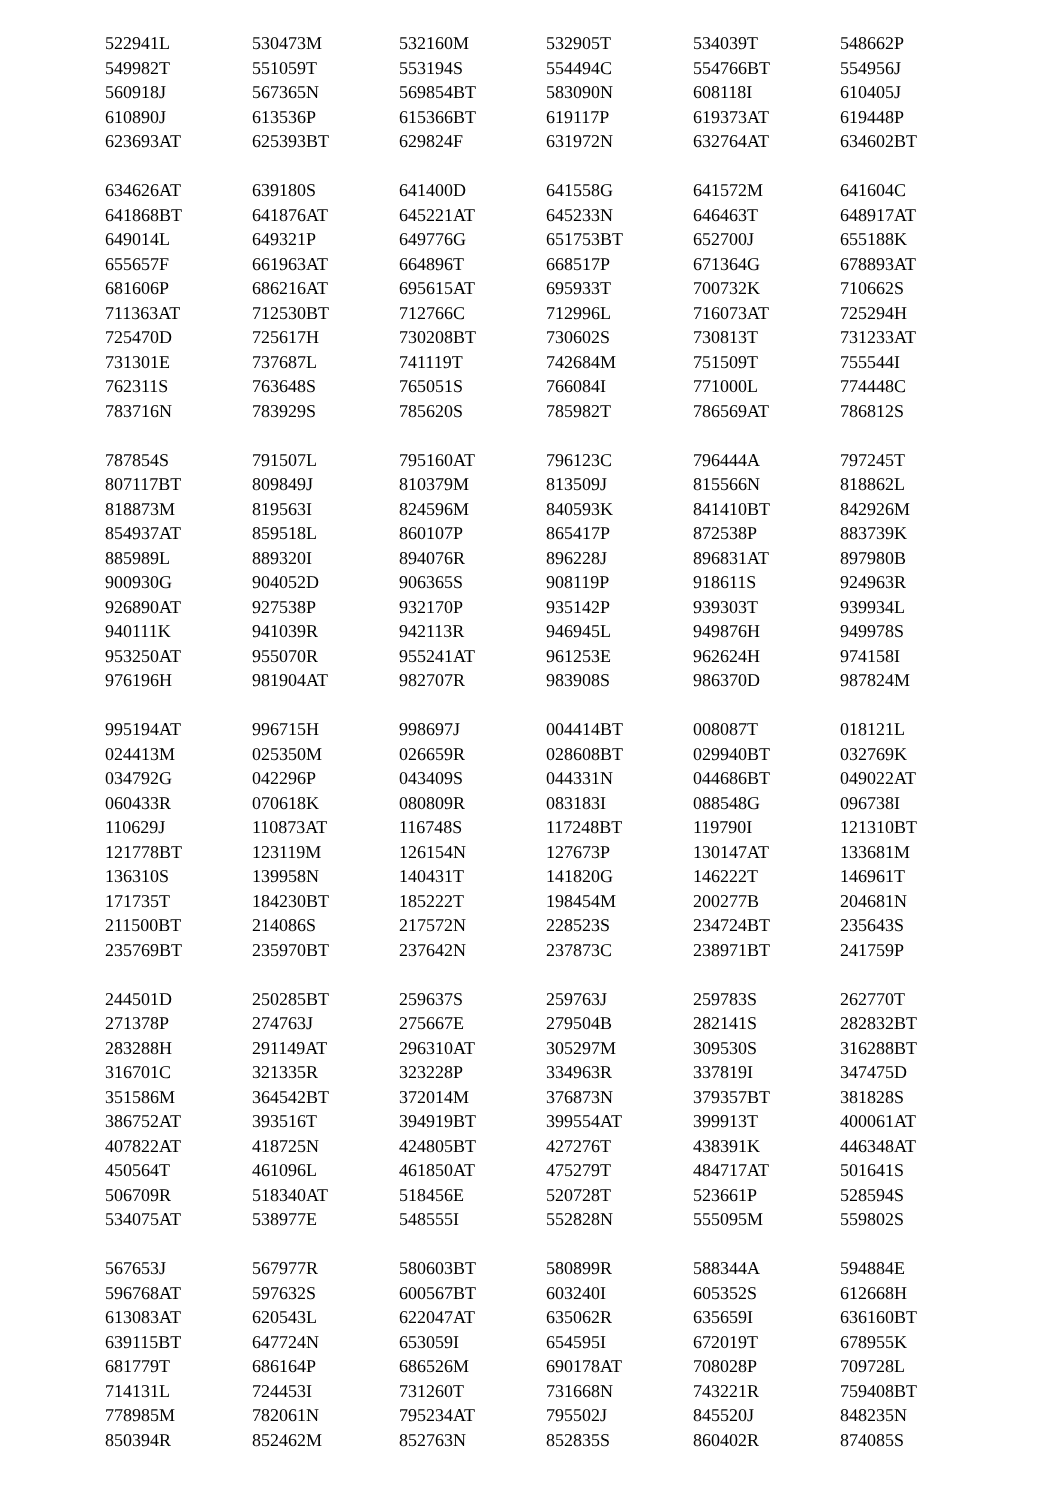| 522941L | 530473M | 532160M | 532905T | 534039T | 548662P |
| 549982T | 551059T | 553194S | 554494C | 554766BT | 554956J |
| 560918J | 567365N | 569854BT | 583090N | 608118I | 610405J |
| 610890J | 613536P | 615366BT | 619117P | 619373AT | 619448P |
| 623693AT | 625393BT | 629824F | 631972N | 632764AT | 634602BT |
| 634626AT | 639180S | 641400D | 641558G | 641572M | 641604C |
| 641868BT | 641876AT | 645221AT | 645233N | 646463T | 648917AT |
| 649014L | 649321P | 649776G | 651753BT | 652700J | 655188K |
| 655657F | 661963AT | 664896T | 668517P | 671364G | 678893AT |
| 681606P | 686216AT | 695615AT | 695933T | 700732K | 710662S |
| 711363AT | 712530BT | 712766C | 712996L | 716073AT | 725294H |
| 725470D | 725617H | 730208BT | 730602S | 730813T | 731233AT |
| 731301E | 737687L | 741119T | 742684M | 751509T | 755544I |
| 762311S | 763648S | 765051S | 766084I | 771000L | 774448C |
| 783716N | 783929S | 785620S | 785982T | 786569AT | 786812S |
| 787854S | 791507L | 795160AT | 796123C | 796444A | 797245T |
| 807117BT | 809849J | 810379M | 813509J | 815566N | 818862L |
| 818873M | 819563I | 824596M | 840593K | 841410BT | 842926M |
| 854937AT | 859518L | 860107P | 865417P | 872538P | 883739K |
| 885989L | 889320I | 894076R | 896228J | 896831AT | 897980B |
| 900930G | 904052D | 906365S | 908119P | 918611S | 924963R |
| 926890AT | 927538P | 932170P | 935142P | 939303T | 939934L |
| 940111K | 941039R | 942113R | 946945L | 949876H | 949978S |
| 953250AT | 955070R | 955241AT | 961253E | 962624H | 974158I |
| 976196H | 981904AT | 982707R | 983908S | 986370D | 987824M |
| 995194AT | 996715H | 998697J | 004414BT | 008087T | 018121L |
| 024413M | 025350M | 026659R | 028608BT | 029940BT | 032769K |
| 034792G | 042296P | 043409S | 044331N | 044686BT | 049022AT |
| 060433R | 070618K | 080809R | 083183I | 088548G | 096738I |
| 110629J | 110873AT | 116748S | 117248BT | 119790I | 121310BT |
| 121778BT | 123119M | 126154N | 127673P | 130147AT | 133681M |
| 136310S | 139958N | 140431T | 141820G | 146222T | 146961T |
| 171735T | 184230BT | 185222T | 198454M | 200277B | 204681N |
| 211500BT | 214086S | 217572N | 228523S | 234724BT | 235643S |
| 235769BT | 235970BT | 237642N | 237873C | 238971BT | 241759P |
| 244501D | 250285BT | 259637S | 259763J | 259783S | 262770T |
| 271378P | 274763J | 275667E | 279504B | 282141S | 282832BT |
| 283288H | 291149AT | 296310AT | 305297M | 309530S | 316288BT |
| 316701C | 321335R | 323228P | 334963R | 337819I | 347475D |
| 351586M | 364542BT | 372014M | 376873N | 379357BT | 381828S |
| 386752AT | 393516T | 394919BT | 399554AT | 399913T | 400061AT |
| 407822AT | 418725N | 424805BT | 427276T | 438391K | 446348AT |
| 450564T | 461096L | 461850AT | 475279T | 484717AT | 501641S |
| 506709R | 518340AT | 518456E | 520728T | 523661P | 528594S |
| 534075AT | 538977E | 548555I | 552828N | 555095M | 559802S |
| 567653J | 567977R | 580603BT | 580899R | 588344A | 594884E |
| 596768AT | 597632S | 600567BT | 603240I | 605352S | 612668H |
| 613083AT | 620543L | 622047AT | 635062R | 635659I | 636160BT |
| 639115BT | 647724N | 653059I | 654595I | 672019T | 678955K |
| 681779T | 686164P | 686526M | 690178AT | 708028P | 709728L |
| 714131L | 724453I | 731260T | 731668N | 743221R | 759408BT |
| 778985M | 782061N | 795234AT | 795502J | 845520J | 848235N |
| 850394R | 852462M | 852763N | 852835S | 860402R | 874085S |